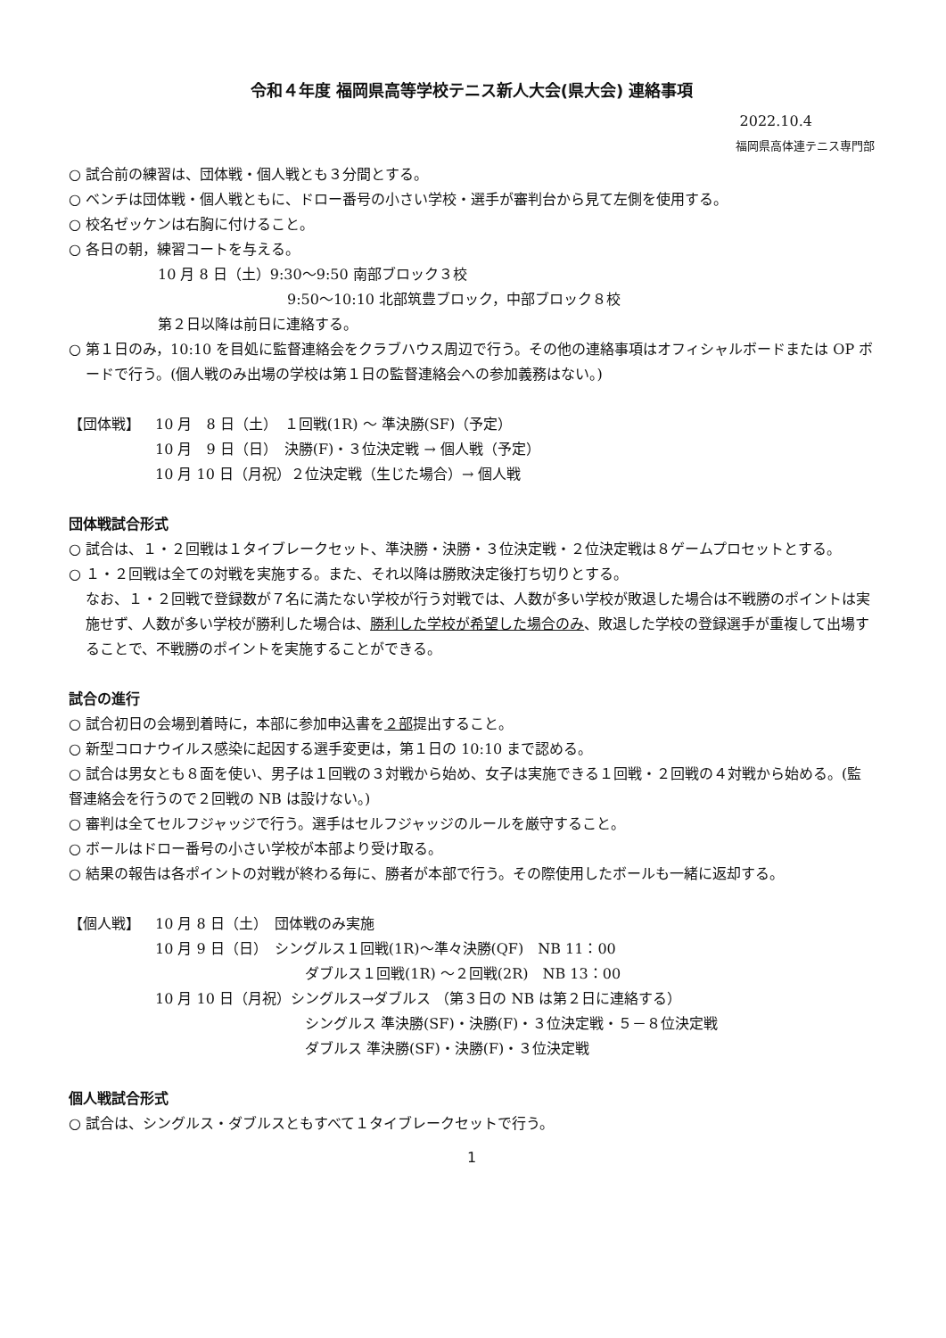令和４年度 福岡県高等学校テニス新人大会(県大会) 連絡事項
2022.10.4
福岡県高体連テニス専門部
○ 試合前の練習は、団体戦・個人戦とも３分間とする。
○ ベンチは団体戦・個人戦ともに、ドロー番号の小さい学校・選手が審判台から見て左側を使用する。
○ 校名ゼッケンは右胸に付けること。
○ 各日の朝，練習コートを与える。
10 月 8 日（土）9:30～9:50 南部ブロック３校
9:50～10:10 北部筑豊ブロック，中部ブロック８校
第２日以降は前日に連絡する。
○ 第１日のみ，10:10 を目処に監督連絡会をクラブハウス周辺で行う。その他の連絡事項はオフィシャルボードまたは OP ボードで行う。(個人戦のみ出場の学校は第１日の監督連絡会への参加義務はない。)
【団体戦】 10 月　8 日（土）　１回戦(1R) ～ 準決勝(SF)（予定）
10 月　9 日（日）　決勝(F)・３位決定戦 → 個人戦（予定）
10 月 10 日（月祝）２位決定戦（生じた場合）→ 個人戦
団体戦試合形式
○ 試合は、１・２回戦は１タイブレークセット、準決勝・決勝・３位決定戦・２位決定戦は８ゲームプロセットとする。
○ １・２回戦は全ての対戦を実施する。また、それ以降は勝敗決定後打ち切りとする。
なお、１・２回戦で登録数が７名に満たない学校が行う対戦では、人数が多い学校が敗退した場合は不戦勝のポイントは実施せず、人数が多い学校が勝利した場合は、勝利した学校が希望した場合のみ、敗退した学校の登録選手が重複して出場することで、不戦勝のポイントを実施することができる。
試合の進行
○ 試合初日の会場到着時に，本部に参加申込書を２部提出すること。
○ 新型コロナウイルス感染に起因する選手変更は，第１日の 10:10 まで認める。
○ 試合は男女とも８面を使い、男子は１回戦の３対戦から始め、女子は実施できる１回戦・２回戦の４対戦から始める。(監督連絡会を行うので２回戦の NB は設けない。)
○ 審判は全てセルフジャッジで行う。選手はセルフジャッジのルールを厳守すること。
○ ボールはドロー番号の小さい学校が本部より受け取る。
○ 結果の報告は各ポイントの対戦が終わる毎に、勝者が本部で行う。その際使用したボールも一緒に返却する。
【個人戦】 10 月 8 日（土）　団体戦のみ実施
10 月 9 日（日）　シングルス１回戦(1R)～準々決勝(QF)　NB 11：00
ダブルス１回戦(1R) ～２回戦(2R)　NB 13：00
10 月 10 日（月祝）シングルス→ダブルス （第３日の NB は第２日に連絡する）
シングルス 準決勝(SF)・決勝(F)・３位決定戦・５－８位決定戦
ダブルス 準決勝(SF)・決勝(F)・３位決定戦
個人戦試合形式
○ 試合は、シングルス・ダブルスともすべて１タイブレークセットで行う。
1